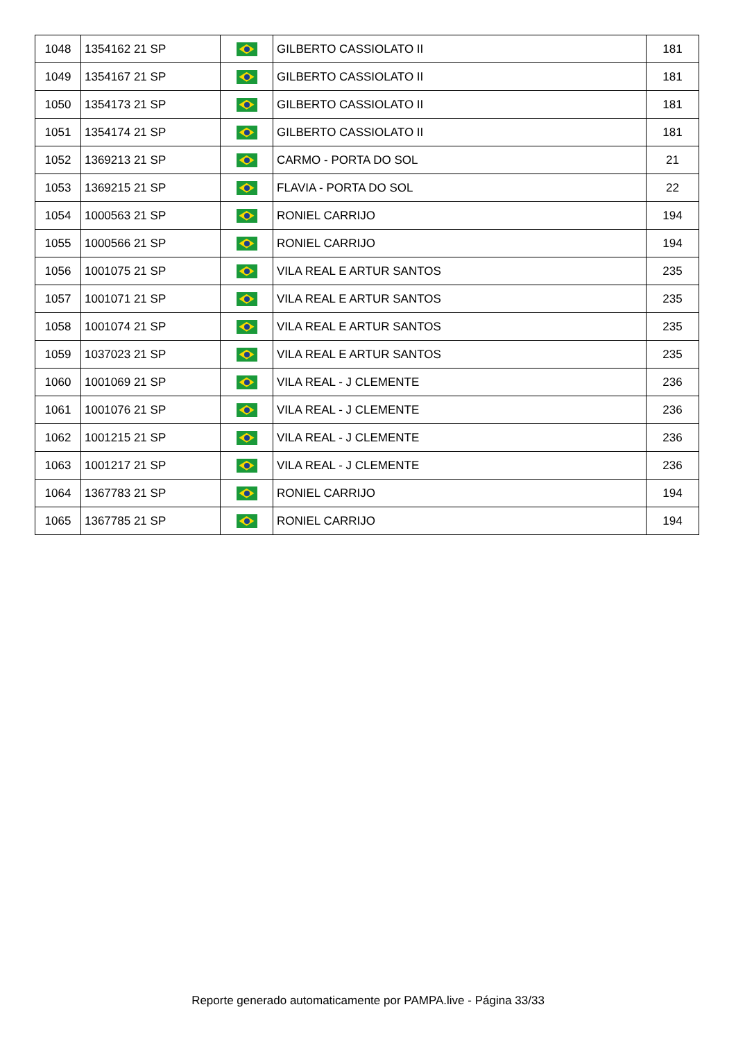| 1048 | 1354162 21 SP | | GILBERTO CASSIOLATO II | 181 |
| 1049 | 1354167 21 SP | | GILBERTO CASSIOLATO II | 181 |
| 1050 | 1354173 21 SP | | GILBERTO CASSIOLATO II | 181 |
| 1051 | 1354174 21 SP | | GILBERTO CASSIOLATO II | 181 |
| 1052 | 1369213 21 SP | | CARMO - PORTA DO SOL | 21 |
| 1053 | 1369215 21 SP | | FLAVIA - PORTA DO SOL | 22 |
| 1054 | 1000563 21 SP | | RONIEL CARRIJO | 194 |
| 1055 | 1000566 21 SP | | RONIEL CARRIJO | 194 |
| 1056 | 1001075 21 SP | | VILA REAL E ARTUR SANTOS | 235 |
| 1057 | 1001071 21 SP | | VILA REAL E ARTUR SANTOS | 235 |
| 1058 | 1001074 21 SP | | VILA REAL E ARTUR SANTOS | 235 |
| 1059 | 1037023 21 SP | | VILA REAL E ARTUR SANTOS | 235 |
| 1060 | 1001069 21 SP | | VILA REAL - J CLEMENTE | 236 |
| 1061 | 1001076 21 SP | | VILA REAL - J CLEMENTE | 236 |
| 1062 | 1001215 21 SP | | VILA REAL - J CLEMENTE | 236 |
| 1063 | 1001217 21 SP | | VILA REAL - J CLEMENTE | 236 |
| 1064 | 1367783 21 SP | | RONIEL CARRIJO | 194 |
| 1065 | 1367785 21 SP | | RONIEL CARRIJO | 194 |
Reporte generado automaticamente por PAMPA.live - Página 33/33